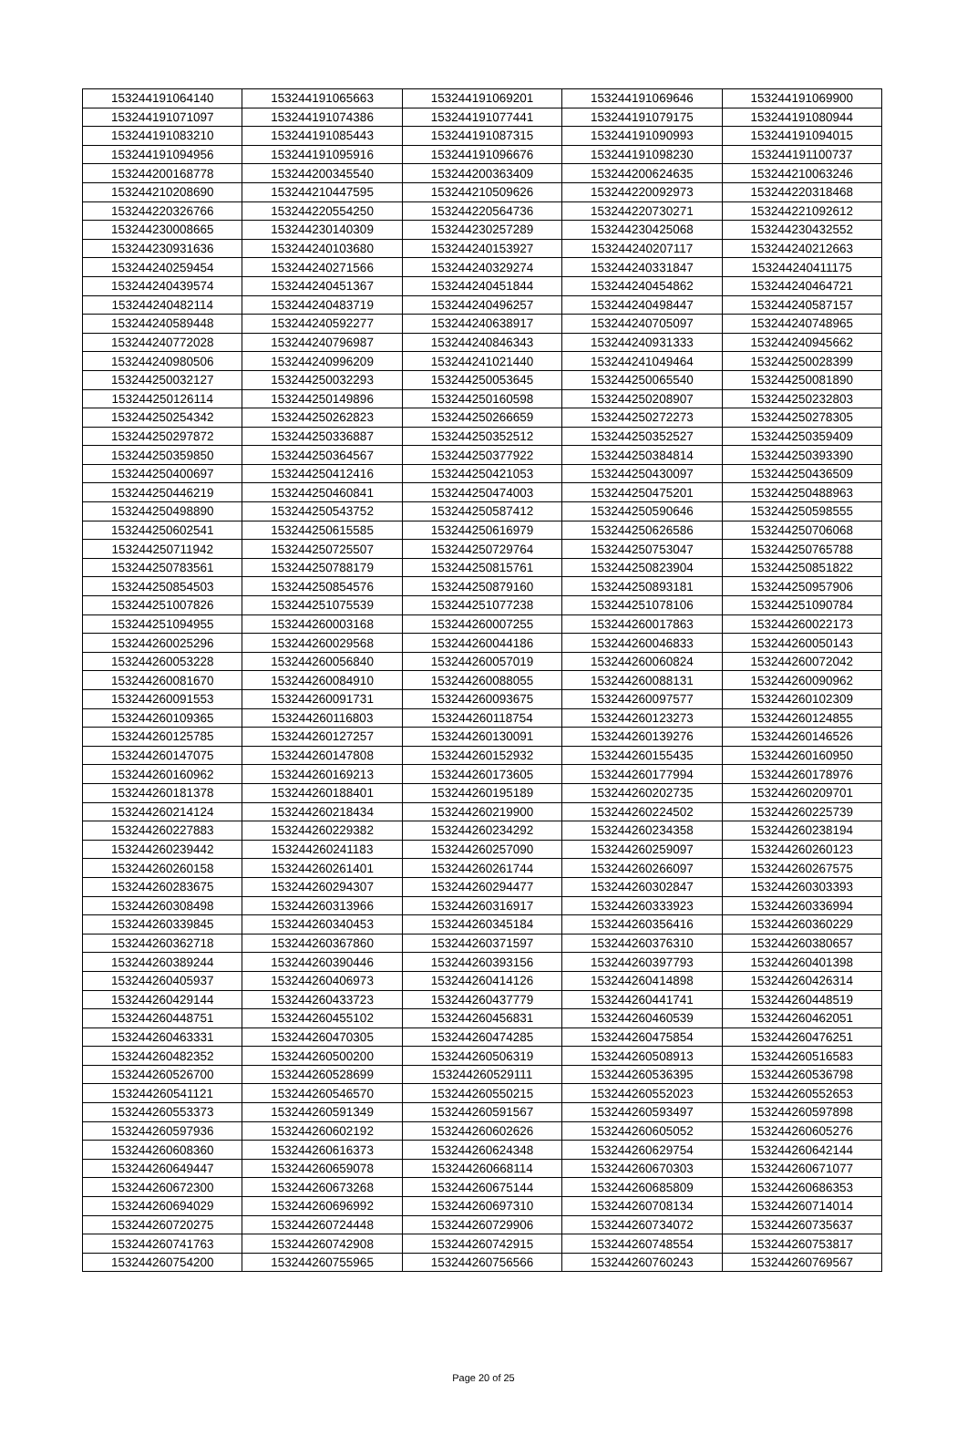| 153244191064140 | 153244191065663 | 153244191069201 | 153244191069646 | 153244191069900 |
| 153244191071097 | 153244191074386 | 153244191077441 | 153244191079175 | 153244191080944 |
| 153244191083210 | 153244191085443 | 153244191087315 | 153244191090993 | 153244191094015 |
| 153244191094956 | 153244191095916 | 153244191096676 | 153244191098230 | 153244191100737 |
| 153244200168778 | 153244200345540 | 153244200363409 | 153244200624635 | 153244210063246 |
| 153244210208690 | 153244210447595 | 153244210509626 | 153244220092973 | 153244220318468 |
| 153244220326766 | 153244220554250 | 153244220564736 | 153244220730271 | 153244221092612 |
| 153244230008665 | 153244230140309 | 153244230257289 | 153244230425068 | 153244230432552 |
| 153244230931636 | 153244240103680 | 153244240153927 | 153244240207117 | 153244240212663 |
| 153244240259454 | 153244240271566 | 153244240329274 | 153244240331847 | 153244240411175 |
| 153244240439574 | 153244240451367 | 153244240451844 | 153244240454862 | 153244240464721 |
| 153244240482114 | 153244240483719 | 153244240496257 | 153244240498447 | 153244240587157 |
| 153244240589448 | 153244240592277 | 153244240638917 | 153244240705097 | 153244240748965 |
| 153244240772028 | 153244240796987 | 153244240846343 | 153244240931333 | 153244240945662 |
| 153244240980506 | 153244240996209 | 153244241021440 | 153244241049464 | 153244250028399 |
| 153244250032127 | 153244250032293 | 153244250053645 | 153244250065540 | 153244250081890 |
| 153244250126114 | 153244250149896 | 153244250160598 | 153244250208907 | 153244250232803 |
| 153244250254342 | 153244250262823 | 153244250266659 | 153244250272273 | 153244250278305 |
| 153244250297872 | 153244250336887 | 153244250352512 | 153244250352527 | 153244250359409 |
| 153244250359850 | 153244250364567 | 153244250377922 | 153244250384814 | 153244250393390 |
| 153244250400697 | 153244250412416 | 153244250421053 | 153244250430097 | 153244250436509 |
| 153244250446219 | 153244250460841 | 153244250474003 | 153244250475201 | 153244250488963 |
| 153244250498890 | 153244250543752 | 153244250587412 | 153244250590646 | 153244250598555 |
| 153244250602541 | 153244250615585 | 153244250616979 | 153244250626586 | 153244250706068 |
| 153244250711942 | 153244250725507 | 153244250729764 | 153244250753047 | 153244250765788 |
| 153244250783561 | 153244250788179 | 153244250815761 | 153244250823904 | 153244250851822 |
| 153244250854503 | 153244250854576 | 153244250879160 | 153244250893181 | 153244250957906 |
| 153244251007826 | 153244251075539 | 153244251077238 | 153244251078106 | 153244251090784 |
| 153244251094955 | 153244260003168 | 153244260007255 | 153244260017863 | 153244260022173 |
| 153244260025296 | 153244260029568 | 153244260044186 | 153244260046833 | 153244260050143 |
| 153244260053228 | 153244260056840 | 153244260057019 | 153244260060824 | 153244260072042 |
| 153244260081670 | 153244260084910 | 153244260088055 | 153244260088131 | 153244260090962 |
| 153244260091553 | 153244260091731 | 153244260093675 | 153244260097577 | 153244260102309 |
| 153244260109365 | 153244260116803 | 153244260118754 | 153244260123273 | 153244260124855 |
| 153244260125785 | 153244260127257 | 153244260130091 | 153244260139276 | 153244260146526 |
| 153244260147075 | 153244260147808 | 153244260152932 | 153244260155435 | 153244260160950 |
| 153244260160962 | 153244260169213 | 153244260173605 | 153244260177994 | 153244260178976 |
| 153244260181378 | 153244260188401 | 153244260195189 | 153244260202735 | 153244260209701 |
| 153244260214124 | 153244260218434 | 153244260219900 | 153244260224502 | 153244260225739 |
| 153244260227883 | 153244260229382 | 153244260234292 | 153244260234358 | 153244260238194 |
| 153244260239442 | 153244260241183 | 153244260257090 | 153244260259097 | 153244260260123 |
| 153244260260158 | 153244260261401 | 153244260261744 | 153244260266097 | 153244260267575 |
| 153244260283675 | 153244260294307 | 153244260294477 | 153244260302847 | 153244260303393 |
| 153244260308498 | 153244260313966 | 153244260316917 | 153244260333923 | 153244260336994 |
| 153244260339845 | 153244260340453 | 153244260345184 | 153244260356416 | 153244260360229 |
| 153244260362718 | 153244260367860 | 153244260371597 | 153244260376310 | 153244260380657 |
| 153244260389244 | 153244260390446 | 153244260393156 | 153244260397793 | 153244260401398 |
| 153244260405937 | 153244260406973 | 153244260414126 | 153244260414898 | 153244260426314 |
| 153244260429144 | 153244260433723 | 153244260437779 | 153244260441741 | 153244260448519 |
| 153244260448751 | 153244260455102 | 153244260456831 | 153244260460539 | 153244260462051 |
| 153244260463331 | 153244260470305 | 153244260474285 | 153244260475854 | 153244260476251 |
| 153244260482352 | 153244260500200 | 153244260506319 | 153244260508913 | 153244260516583 |
| 153244260526700 | 153244260528699 | 153244260529111 | 153244260536395 | 153244260536798 |
| 153244260541121 | 153244260546570 | 153244260550215 | 153244260552023 | 153244260552653 |
| 153244260553373 | 153244260591349 | 153244260591567 | 153244260593497 | 153244260597898 |
| 153244260597936 | 153244260602192 | 153244260602626 | 153244260605052 | 153244260605276 |
| 153244260608360 | 153244260616373 | 153244260624348 | 153244260629754 | 153244260642144 |
| 153244260649447 | 153244260659078 | 153244260668114 | 153244260670303 | 153244260671077 |
| 153244260672300 | 153244260673268 | 153244260675144 | 153244260685809 | 153244260686353 |
| 153244260694029 | 153244260696992 | 153244260697310 | 153244260708134 | 153244260714014 |
| 153244260720275 | 153244260724448 | 153244260729906 | 153244260734072 | 153244260735637 |
| 153244260741763 | 153244260742908 | 153244260742915 | 153244260748554 | 153244260753817 |
| 153244260754200 | 153244260755965 | 153244260756566 | 153244260760243 | 153244260769567 |
Page 20 of 25